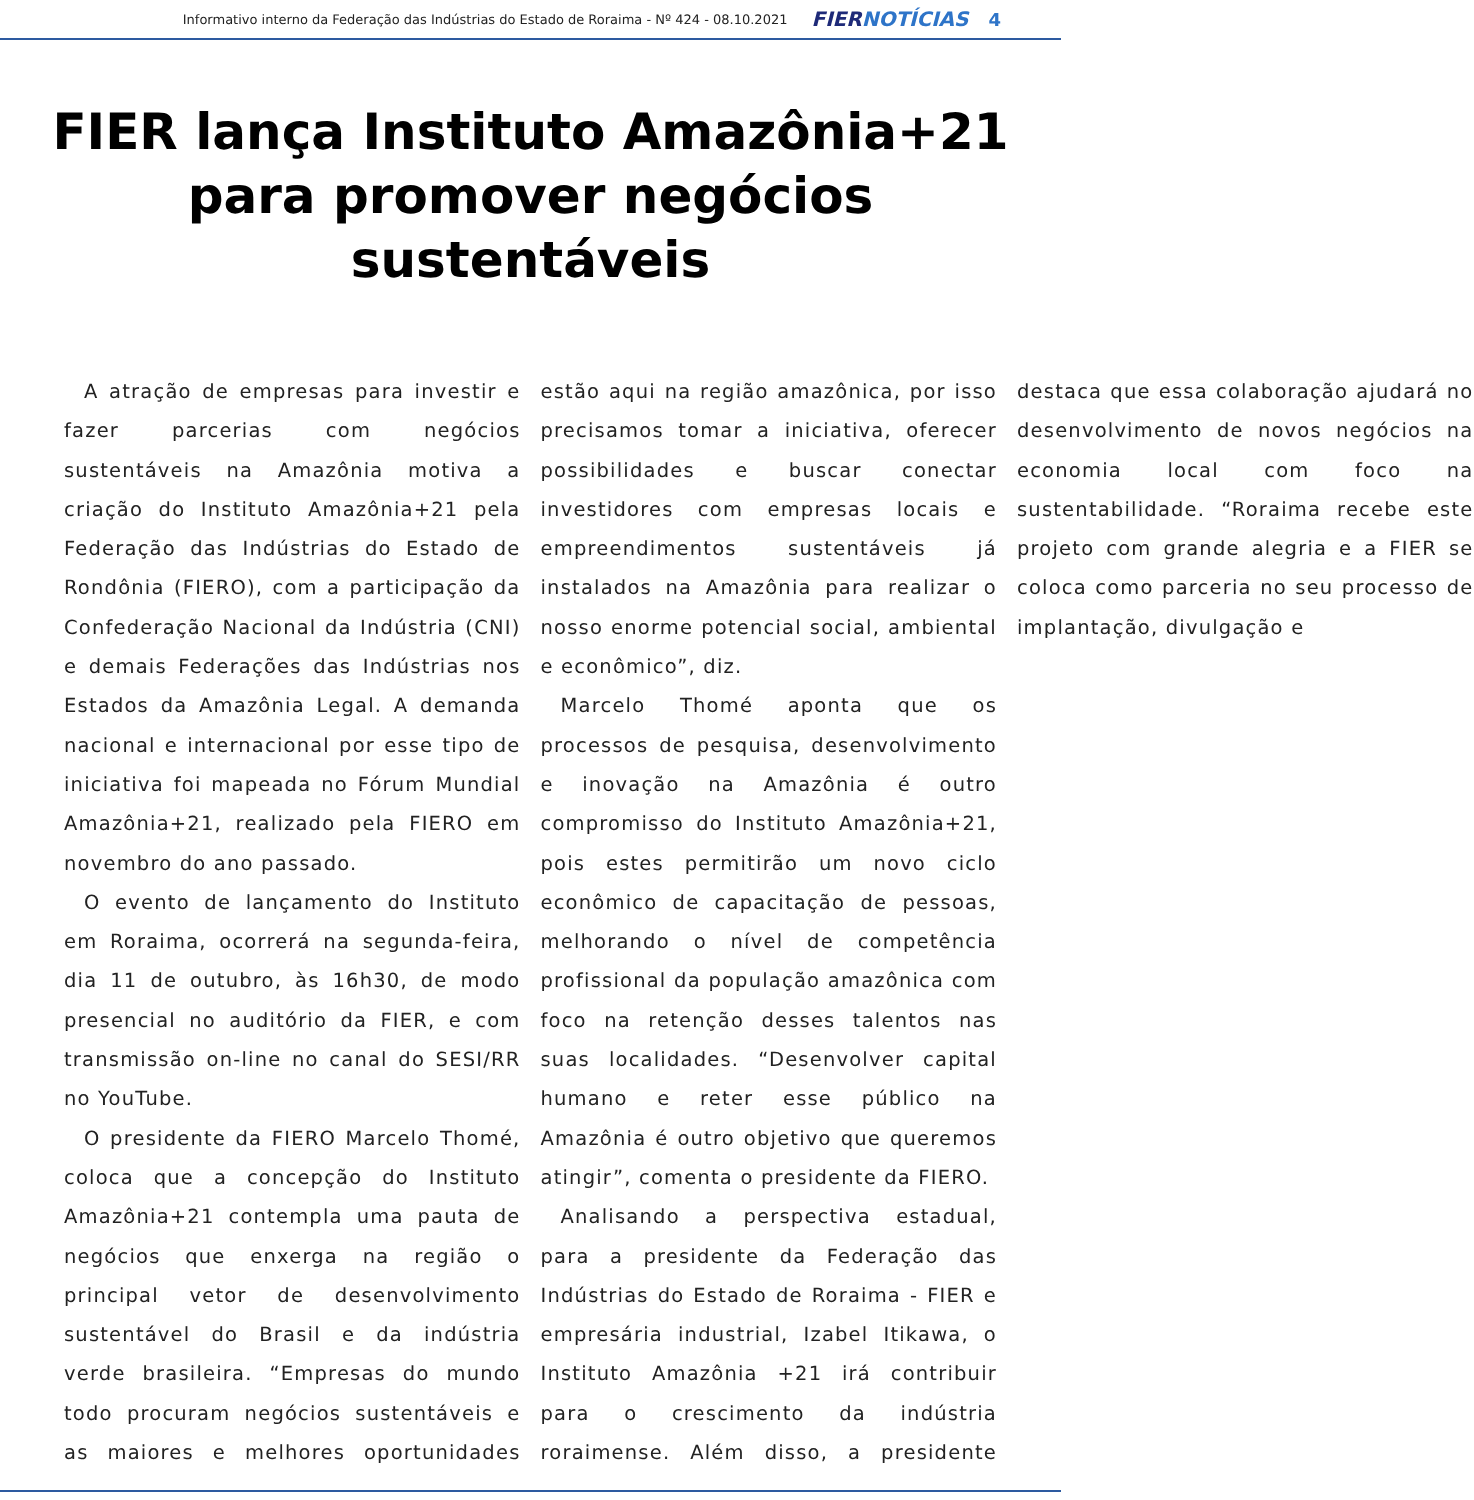Informativo interno da Federação das Indústrias do Estado de Roraima - Nº 424 - 08.10.2021 FIERNOTÍCIAS 4
FIER lança Instituto Amazônia+21 para promover negócios sustentáveis
A atração de empresas para investir e fazer parcerias com negócios sustentáveis na Amazônia motiva a criação do Instituto Amazônia+21 pela Federação das Indústrias do Estado de Rondônia (FIERO), com a participação da Confederação Nacional da Indústria (CNI) e demais Federações das Indústrias nos Estados da Amazônia Legal. A demanda nacional e internacional por esse tipo de iniciativa foi mapeada no Fórum Mundial Amazônia+21, realizado pela FIERO em novembro do ano passado.
O evento de lançamento do Instituto em Roraima, ocorrerá na segunda-feira, dia 11 de outubro, às 16h30, de modo presencial no auditório da FIER, e com transmissão on-line no canal do SESI/RR no YouTube.
O presidente da FIERO Marcelo Thomé, coloca que a concepção do Instituto Amazônia+21 contempla uma pauta de negócios que enxerga na região o principal vetor de desenvolvimento sustentável do Brasil e da indústria verde brasileira. “Empresas do mundo todo procuram negócios sustentáveis e as maiores e melhores oportunidades estão aqui na região amazônica, por isso precisamos tomar a iniciativa, oferecer possibilidades e buscar conectar investidores com empresas locais e empreendimentos sustentáveis já instalados na Amazônia para realizar o nosso enorme potencial social, ambiental e econômico”, diz.
Marcelo Thomé aponta que os processos de pesquisa, desenvolvimento e inovação na Amazônia é outro compromisso do Instituto Amazônia+21, pois estes permitirão um novo ciclo econômico de capacitação de pessoas, melhorando o nível de competência profissional da população amazônica com foco na retenção desses talentos nas suas localidades. “Desenvolver capital humano e reter esse público na Amazônia é outro objetivo que queremos atingir”, comenta o presidente da FIERO.
Analisando a perspectiva estadual, para a presidente da Federação das Indústrias do Estado de Roraima - FIER e empresária industrial, Izabel Itikawa, o Instituto Amazônia +21 irá contribuir para o crescimento da indústria roraimense. Além disso, a presidente destaca que essa colaboração ajudará no desenvolvimento de novos negócios na economia local com foco na sustentabilidade. “Roraima recebe este projeto com grande alegria e a FIER se coloca como parceria no seu processo de implantação, divulgação e